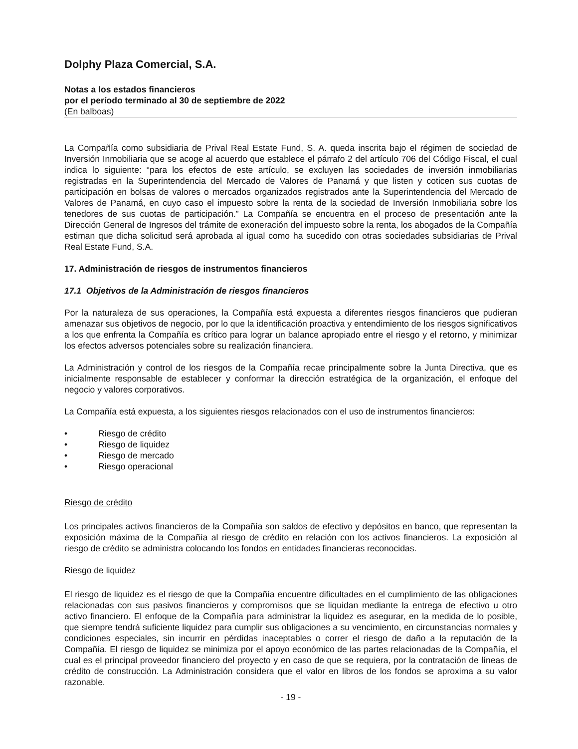Dolphy Plaza Comercial, S.A.
Notas a los estados financieros
por el período terminado al 30 de septiembre de 2022
(En balboas)
La Compañía como subsidiaria de Prival Real Estate Fund, S. A. queda inscrita bajo el régimen de sociedad de Inversión Inmobiliaria que se acoge al acuerdo que establece el párrafo 2 del artículo 706 del Código Fiscal, el cual indica lo siguiente: “para los efectos de este artículo, se excluyen las sociedades de inversión inmobiliarias registradas en la Superintendencia del Mercado de Valores de Panamá y que listen y coticen sus cuotas de participación en bolsas de valores o mercados organizados registrados ante la Superintendencia del Mercado de Valores de Panamá, en cuyo caso el impuesto sobre la renta de la sociedad de Inversión Inmobiliaria sobre los tenedores de sus cuotas de participación.” La Compañía se encuentra en el proceso de presentación ante la Dirección General de Ingresos del trámite de exoneración del impuesto sobre la renta, los abogados de la Compañía estiman que dicha solicitud será aprobada al igual como ha sucedido con otras sociedades subsidiarias de Prival Real Estate Fund, S.A.
17. Administración de riesgos de instrumentos financieros
17.1 Objetivos de la Administración de riesgos financieros
Por la naturaleza de sus operaciones, la Compañía está expuesta a diferentes riesgos financieros que pudieran amenazar sus objetivos de negocio, por lo que la identificación proactiva y entendimiento de los riesgos significativos a los que enfrenta la Compañía es crítico para lograr un balance apropiado entre el riesgo y el retorno, y minimizar los efectos adversos potenciales sobre su realización financiera.
La Administración y control de los riesgos de la Compañía recae principalmente sobre la Junta Directiva, que es inicialmente responsable de establecer y conformar la dirección estratégica de la organización, el enfoque del negocio y valores corporativos.
La Compañía está expuesta, a los siguientes riesgos relacionados con el uso de instrumentos financieros:
• Riesgo de crédito
• Riesgo de liquidez
• Riesgo de mercado
• Riesgo operacional
Riesgo de crédito
Los principales activos financieros de la Compañía son saldos de efectivo y depósitos en banco, que representan la exposición máxima de la Compañía al riesgo de crédito en relación con los activos financieros. La exposición al riesgo de crédito se administra colocando los fondos en entidades financieras reconocidas.
Riesgo de liquidez
El riesgo de liquidez es el riesgo de que la Compañía encuentre dificultades en el cumplimiento de las obligaciones relacionadas con sus pasivos financieros y compromisos que se liquidan mediante la entrega de efectivo u otro activo financiero. El enfoque de la Compañía para administrar la liquidez es asegurar, en la medida de lo posible, que siempre tendrá suficiente liquidez para cumplir sus obligaciones a su vencimiento, en circunstancias normales y condiciones especiales, sin incurrir en pérdidas inaceptables o correr el riesgo de daño a la reputación de la Compañía. El riesgo de liquidez se minimiza por el apoyo económico de las partes relacionadas de la Compañía, el cual es el principal proveedor financiero del proyecto y en caso de que se requiera, por la contratación de líneas de crédito de construcción. La Administración considera que el valor en libros de los fondos se aproxima a su valor razonable.
- 19 -